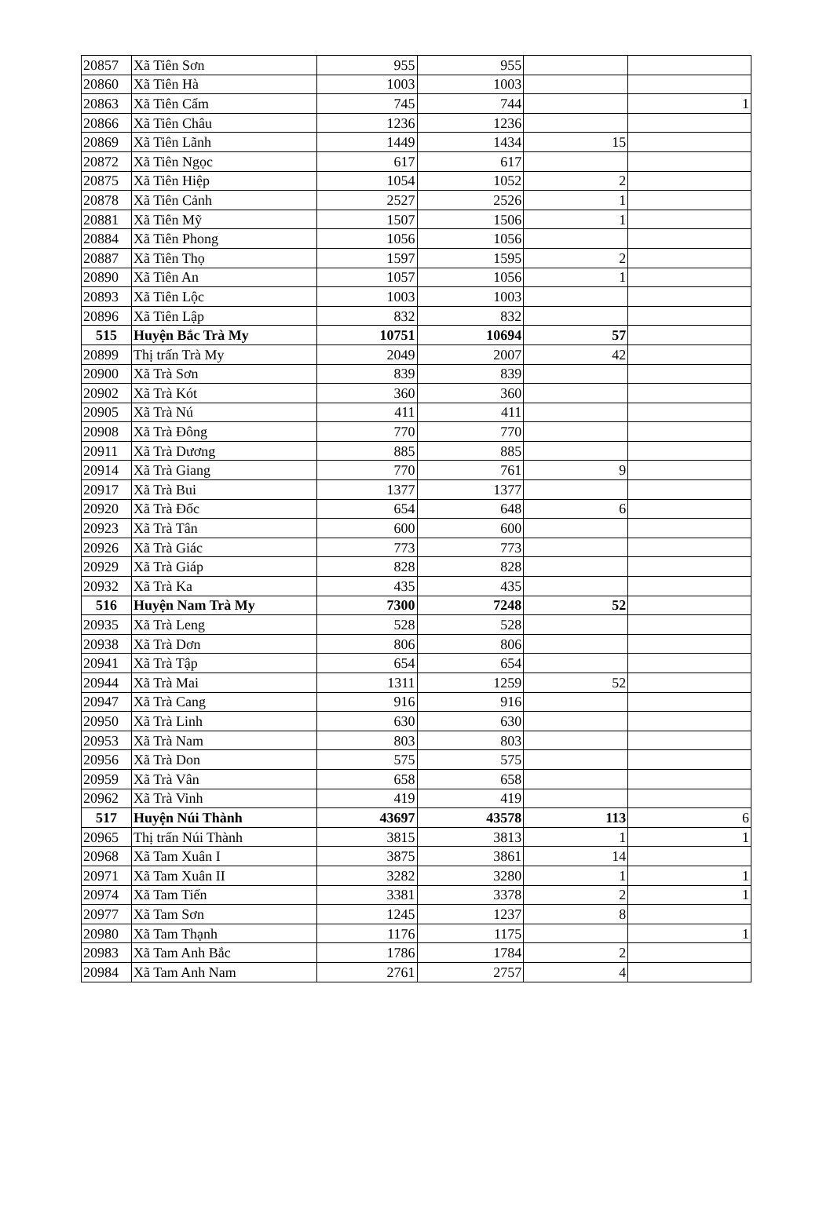| 20857 | Xã Tiên Sơn | 955 | 955 | | |
| 20860 | Xã Tiên Hà | 1003 | 1003 | | |
| 20863 | Xã Tiên Cẩm | 745 | 744 | | 1 |
| 20866 | Xã Tiên Châu | 1236 | 1236 | | |
| 20869 | Xã Tiên Lãnh | 1449 | 1434 | 15 | |
| 20872 | Xã Tiên Ngọc | 617 | 617 | | |
| 20875 | Xã Tiên Hiệp | 1054 | 1052 | 2 | |
| 20878 | Xã Tiên Cảnh | 2527 | 2526 | 1 | |
| 20881 | Xã Tiên Mỹ | 1507 | 1506 | 1 | |
| 20884 | Xã Tiên Phong | 1056 | 1056 | | |
| 20887 | Xã Tiên Thọ | 1597 | 1595 | 2 | |
| 20890 | Xã Tiên An | 1057 | 1056 | 1 | |
| 20893 | Xã Tiên Lộc | 1003 | 1003 | | |
| 20896 | Xã Tiên Lập | 832 | 832 | | |
| 515 | Huyện Bắc Trà My | 10751 | 10694 | 57 | |
| 20899 | Thị trấn Trà My | 2049 | 2007 | 42 | |
| 20900 | Xã Trà Sơn | 839 | 839 | | |
| 20902 | Xã Trà Kót | 360 | 360 | | |
| 20905 | Xã Trà Nú | 411 | 411 | | |
| 20908 | Xã Trà Đông | 770 | 770 | | |
| 20911 | Xã Trà Dương | 885 | 885 | | |
| 20914 | Xã Trà Giang | 770 | 761 | 9 | |
| 20917 | Xã Trà Bui | 1377 | 1377 | | |
| 20920 | Xã Trà Đốc | 654 | 648 | 6 | |
| 20923 | Xã Trà Tân | 600 | 600 | | |
| 20926 | Xã Trà Giác | 773 | 773 | | |
| 20929 | Xã Trà Giáp | 828 | 828 | | |
| 20932 | Xã Trà Ka | 435 | 435 | | |
| 516 | Huyện Nam Trà My | 7300 | 7248 | 52 | |
| 20935 | Xã Trà Leng | 528 | 528 | | |
| 20938 | Xã Trà Dơn | 806 | 806 | | |
| 20941 | Xã Trà Tập | 654 | 654 | | |
| 20944 | Xã Trà Mai | 1311 | 1259 | 52 | |
| 20947 | Xã Trà Cang | 916 | 916 | | |
| 20950 | Xã Trà Linh | 630 | 630 | | |
| 20953 | Xã Trà Nam | 803 | 803 | | |
| 20956 | Xã Trà Don | 575 | 575 | | |
| 20959 | Xã Trà Vân | 658 | 658 | | |
| 20962 | Xã Trà Vinh | 419 | 419 | | |
| 517 | Huyện Núi Thành | 43697 | 43578 | 113 | 6 |
| 20965 | Thị trấn Núi Thành | 3815 | 3813 | 1 | 1 |
| 20968 | Xã Tam Xuân I | 3875 | 3861 | 14 | |
| 20971 | Xã Tam Xuân II | 3282 | 3280 | 1 | 1 |
| 20974 | Xã Tam Tiến | 3381 | 3378 | 2 | 1 |
| 20977 | Xã Tam Sơn | 1245 | 1237 | 8 | |
| 20980 | Xã Tam Thạnh | 1176 | 1175 | | 1 |
| 20983 | Xã Tam Anh Bắc | 1786 | 1784 | 2 | |
| 20984 | Xã Tam Anh Nam | 2761 | 2757 | 4 | |